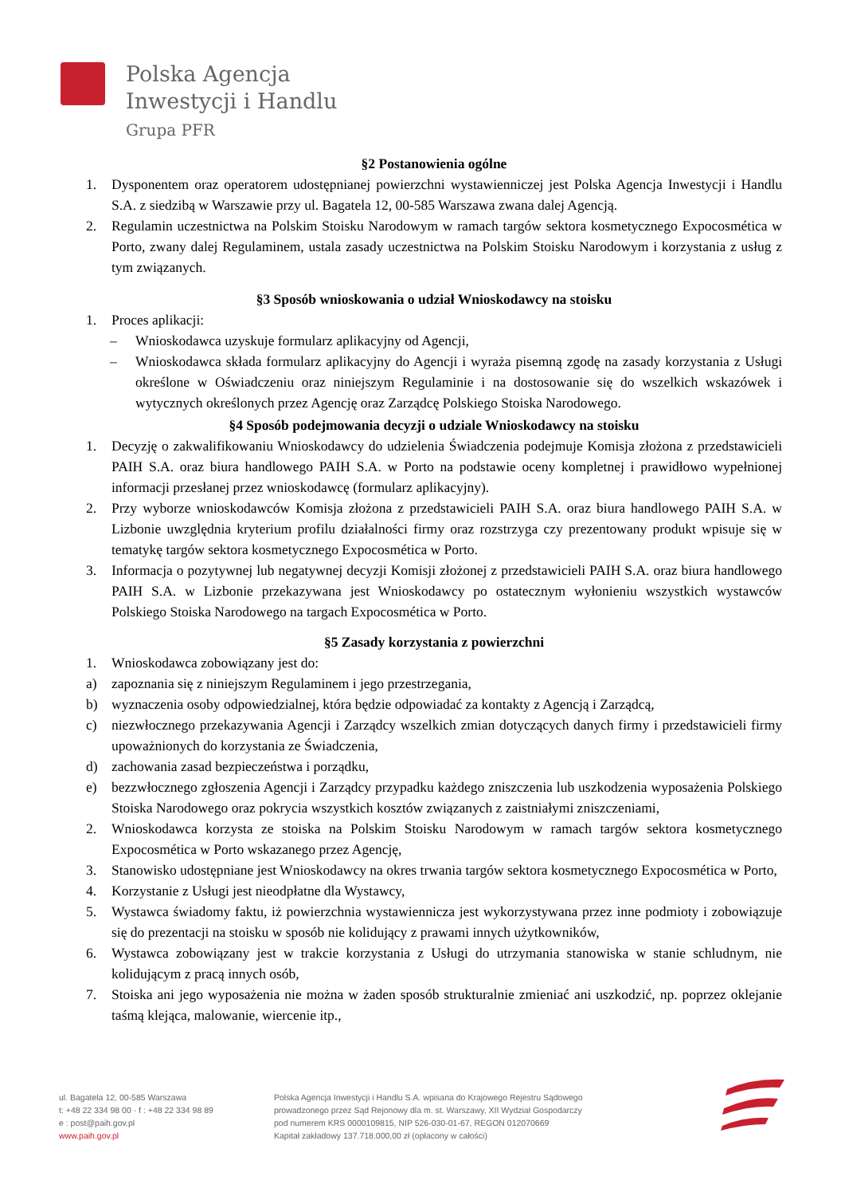Polska Agencja
Inwestycji i Handlu
Grupa PFR
§2 Postanowienia ogólne
1. Dysponentem oraz operatorem udostępnianej powierzchni wystawienniczej jest Polska Agencja Inwestycji i Handlu S.A. z siedzibą w Warszawie przy ul. Bagatela 12, 00-585 Warszawa zwana dalej Agencją.
2. Regulamin uczestnictwa na Polskim Stoisku Narodowym w ramach targów sektora kosmetycznego Expocosmética w Porto, zwany dalej Regulaminem, ustala zasady uczestnictwa na Polskim Stoisku Narodowym i korzystania z usług z tym związanych.
§3 Sposób wnioskowania o udział Wnioskodawcy na stoisku
1. Proces aplikacji:
– Wnioskodawca uzyskuje formularz aplikacyjny od Agencji,
– Wnioskodawca składa formularz aplikacyjny do Agencji i wyraża pisemną zgodę na zasady korzystania z Usługi określone w Oświadczeniu oraz niniejszym Regulaminie i na dostosowanie się do wszelkich wskazówek i wytycznych określonych przez Agencję oraz Zarządcę Polskiego Stoiska Narodowego.
§4 Sposób podejmowania decyzji o udziale Wnioskodawcy na stoisku
1. Decyzję o zakwalifikowaniu Wnioskodawcy do udzielenia Świadczenia podejmuje Komisja złożona z przedstawicieli PAIH S.A. oraz biura handlowego PAIH S.A. w Porto na podstawie oceny kompletnej i prawidłowo wypełnionej informacji przesłanej przez wnioskodawcę (formularz aplikacyjny).
2. Przy wyborze wnioskodawców Komisja złożona z przedstawicieli PAIH S.A. oraz biura handlowego PAIH S.A. w Lizbonie uwzględnia kryterium profilu działalności firmy oraz rozstrzyga czy prezentowany produkt wpisuje się w tematykę targów sektora kosmetycznego Expocosmética w Porto.
3. Informacja o pozytywnej lub negatywnej decyzji Komisji złożonej z przedstawicieli PAIH S.A. oraz biura handlowego PAIH S.A. w Lizbonie przekazywana jest Wnioskodawcy po ostatecznym wyłonieniu wszystkich wystawców Polskiego Stoiska Narodowego na targach Expocosmética w Porto.
§5 Zasady korzystania z powierzchni
1. Wnioskodawca zobowiązany jest do:
a) zapoznania się z niniejszym Regulaminem i jego przestrzegania,
b) wyznaczenia osoby odpowiedzialnej, która będzie odpowiadać za kontakty z Agencją i Zarządcą,
c) niezwłocznego przekazywania Agencji i Zarządcy wszelkich zmian dotyczących danych firmy i przedstawicieli firmy upoważnionych do korzystania ze Świadczenia,
d) zachowania zasad bezpieczeństwa i porządku,
e) bezzwłocznego zgłoszenia Agencji i Zarządcy przypadku każdego zniszczenia lub uszkodzenia wyposażenia Polskiego Stoiska Narodowego oraz pokrycia wszystkich kosztów związanych z zaistniałymi zniszczeniami,
2. Wnioskodawca korzysta ze stoiska na Polskim Stoisku Narodowym w ramach targów sektora kosmetycznego Expocosmética w Porto wskazanego przez Agencję,
3. Stanowisko udostępniane jest Wnioskodawcy na okres trwania targów sektora kosmetycznego Expocosmética w Porto,
4. Korzystanie z Usługi jest nieodpłatne dla Wystawcy,
5. Wystawca świadomy faktu, iż powierzchnia wystawiennicza jest wykorzystywana przez inne podmioty i zobowiązuje się do prezentacji na stoisku w sposób nie kolidujący z prawami innych użytkowników,
6. Wystawca zobowiązany jest w trakcie korzystania z Usługi do utrzymania stanowiska w stanie schludnym, nie kolidującym z pracą innych osób,
7. Stoiska ani jego wyposażenia nie można w żaden sposób strukturalnie zmieniać ani uszkodzić, np. poprzez oklejanie taśmą klejąca, malowanie, wiercenie itp.,
ul. Bagatela 12, 00-585 Warszawa
t: +48 22 334 98 00 · f : +48 22 334 98 89
e : post@paih.gov.pl
www.paih.gov.pl
Polska Agencja Inwestycji i Handlu S.A. wpisana do Krajowego Rejestru Sądowego
prowadzonego przez Sąd Rejonowy dla m. st. Warszawy, XII Wydział Gospodarczy
pod numerem KRS 0000109815, NIP 526-030-01-67, REGON 012070669
Kapitał zakładowy 137.718.000,00 zł (opłacony w całości)